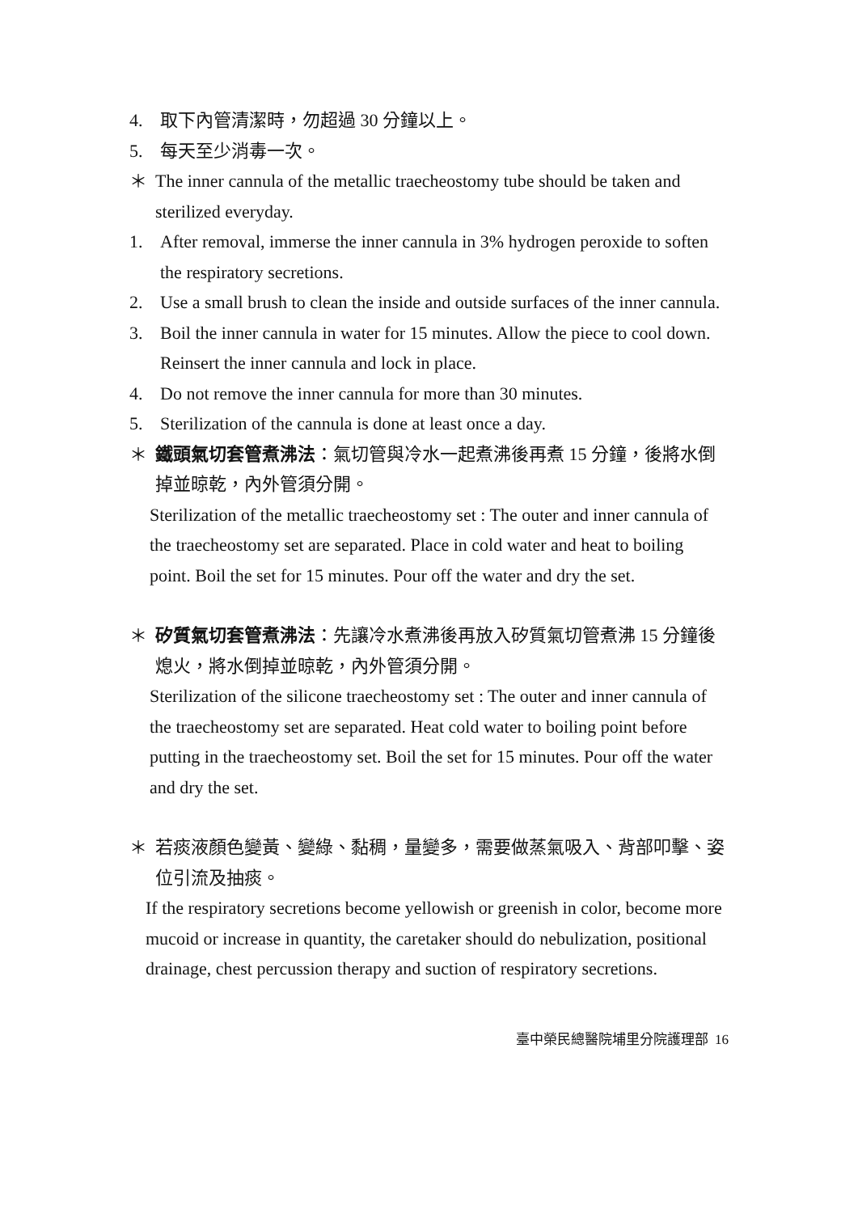4. 取下內管清潔時，勿超過 30 分鐘以上。
5. 每天至少消毒一次。
＊ The inner cannula of the metallic traecheostomy tube should be taken and sterilized everyday.
1. After removal, immerse the inner cannula in 3% hydrogen peroxide to soften the respiratory secretions.
2. Use a small brush to clean the inside and outside surfaces of the inner cannula.
3. Boil the inner cannula in water for 15 minutes. Allow the piece to cool down. Reinsert the inner cannula and lock in place.
4. Do not remove the inner cannula for more than 30 minutes.
5. Sterilization of the cannula is done at least once a day.
＊ 鐵頭氣切套管煮沸法：氣切管與冷水一起煮沸後再煮 15 分鐘，後將水倒掉並晾乾，內外管須分開。
Sterilization of the metallic traecheostomy set : The outer and inner cannula of the traecheostomy set are separated. Place in cold water and heat to boiling point. Boil the set for 15 minutes. Pour off the water and dry the set.
＊ 矽質氣切套管煮沸法：先讓冷水煮沸後再放入矽質氣切管煮沸 15 分鐘後熄火，將水倒掉並晾乾，內外管須分開。
Sterilization of the silicone traecheostomy set : The outer and inner cannula of the traecheostomy set are separated. Heat cold water to boiling point before putting in the traecheostomy set. Boil the set for 15 minutes. Pour off the water and dry the set.
＊ 若痰液顏色變黃、變綠、黏稠，量變多，需要做蒸氣吸入、背部叩擊、姿位引流及抽痰。
If the respiratory secretions become yellowish or greenish in color, become more mucoid or increase in quantity, the caretaker should do nebulization, positional drainage, chest percussion therapy and suction of respiratory secretions.
臺中榮民總醫院埔里分院護理部 16